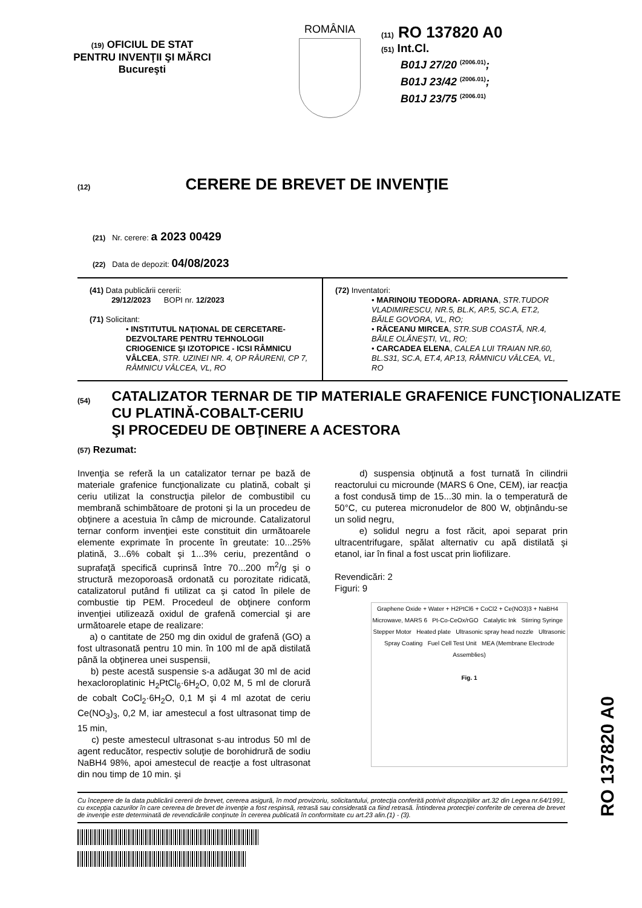(19) OFICIUL DE STAT
PENTRU INVENŢII ŞI MĂRCI
Bucureşti
ROMÂNIA
(11) RO 137820 A0
(51) Int.Cl.
B01J 27/20 <sup>(2006.01)</sup>;
B01J 23/42 <sup>(2006.01)</sup>;
B01J 23/75 <sup>(2006.01)</sup>
(12) CERERE DE BREVET DE INVENŢIE
(21) Nr. cerere: a 2023 00429
(22) Data de depozit: 04/08/2023
(41) Data publicării cererii:
29/12/2023 BOPI nr. 12/2023
(71) Solicitant:
• INSTITUTUL NAŢIONAL DE CERCETARE-DEZVOLTARE PENTRU TEHNOLOGII CRIOGENICE ŞI IZOTOPICE - ICSI RÂMNICU VÂLCEA, STR. UZINEI NR. 4, OP RÂURENI, CP 7, RÂMNICU VÂLCEA, VL, RO
(72) Inventatori:
• MARINOIU TEODORA- ADRIANA, STR.TUDOR VLADIMIRESCU, NR.5, BL.K, AP.5, SC.A, ET.2, BĂILE GOVORA, VL, RO;
• RĂCEANU MIRCEA, STR.SUB COASTĂ, NR.4, BĂILE OLĂNEŞTI, VL, RO;
• CARCADEA ELENA, CALEA LUI TRAIAN NR.60, BL.S31, SC.A, ET.4, AP.13, RÂMNICU VÂLCEA, VL, RO
(54)
CATALIZATOR TERNAR DE TIP MATERIALE GRAFENICE FUNCŢIONALIZATE CU PLATINĂ-COBALT-CERIU
ŞI PROCEDEU DE OBŢINERE A ACESTORA
(57) Rezumat:
Invenţia se referă la un catalizator ternar pe bază de materiale grafenice funcţionalizate cu platină, cobalt şi ceriu utilizat la construcţia pilelor de combustibil cu membrană schimbătoare de protoni şi la un procedeu de obţinere a acestuia în câmp de microunde. Catalizatorul ternar conform invenţiei este constituit din următoarele elemente exprimate în procente în greutate: 10...25% platină, 3...6% cobalt şi 1...3% ceriu, prezentând o suprafaţă specifică cuprinsă între 70...200 m<sup>2</sup>/g şi o structură mezoporoasă ordonată cu porozitate ridicată, catalizatorul putând fi utilizat ca şi catod în pilele de combustie tip PEM. Procedeul de obţinere conform invenţiei utilizează oxidul de grafenă comercial şi are următoarele etape de realizare:
a) o cantitate de 250 mg din oxidul de grafenă (GO) a fost ultrasonată pentru 10 min. în 100 ml de apă distilată până la obţinerea unei suspensii,
b) peste acestă suspensie s-a adăugat 30 ml de acid hexacloroplatinic H<sub>2</sub>PtCl<sub>6</sub>·6H<sub>2</sub>O, 0,02 M, 5 ml de clorură de cobalt CoCl<sub>2</sub>·6H<sub>2</sub>O, 0,1 M şi 4 ml azotat de ceriu Ce(NO<sub>3</sub>)<sub>3</sub>, 0,2 M, iar amestecul a fost ultrasonat timp de 15 min,
c) peste amestecul ultrasonat s-au introdus 50 ml de agent reducător, respectiv soluţie de borohidrură de sodiu NaBH4 98%, apoi amestecul de reacţie a fost ultrasonat din nou timp de 10 min. şi
d) suspensia obţinută a fost turnată în cilindrii reactorului cu microunde (MARS 6 One, CEM), iar reacţia a fost condusă timp de 15...30 min. la o temperatură de 50°C, cu puterea micronudelor de 800 W, obţinându-se un solid negru,
e) solidul negru a fost răcit, apoi separat prin ultracentrifugare, spălat alternativ cu apă distilată şi etanol, iar în final a fost uscat prin liofilizare.
Revendicări: 2
Figuri: 9
Graphene Oxide + Water + H2PtCl6 + CoCl2 + Ce(NO3)3 + NaBH4 Microwave, MARS 6 Pt-Co-CeOx/rGO Catalytic Ink Stirring Syringe Stepper Motor Heated plate Ultrasonic spray head nozzle Ultrasonic Spray Coating Fuel Cell Test Unit MEA (Membrane Electrode Assemblies)
Fig. 1
Cu începere de la data publicării cererii de brevet, cererea asigură, în mod provizoriu, solicitantului, protecţia conferită potrivit dispoziţiilor art.32 din Legea nr.64/1991, cu excepţia cazurilor în care cererea de brevet de invenţie a fost respinsă, retrasă sau considerată ca fiind retrasă. Întinderea protecţiei conferite de cererea de brevet de invenţie este determinată de revendicările conţinute în cererea publicată în conformitate cu art.23 alin.(1) - (3).
RO 137820 A0